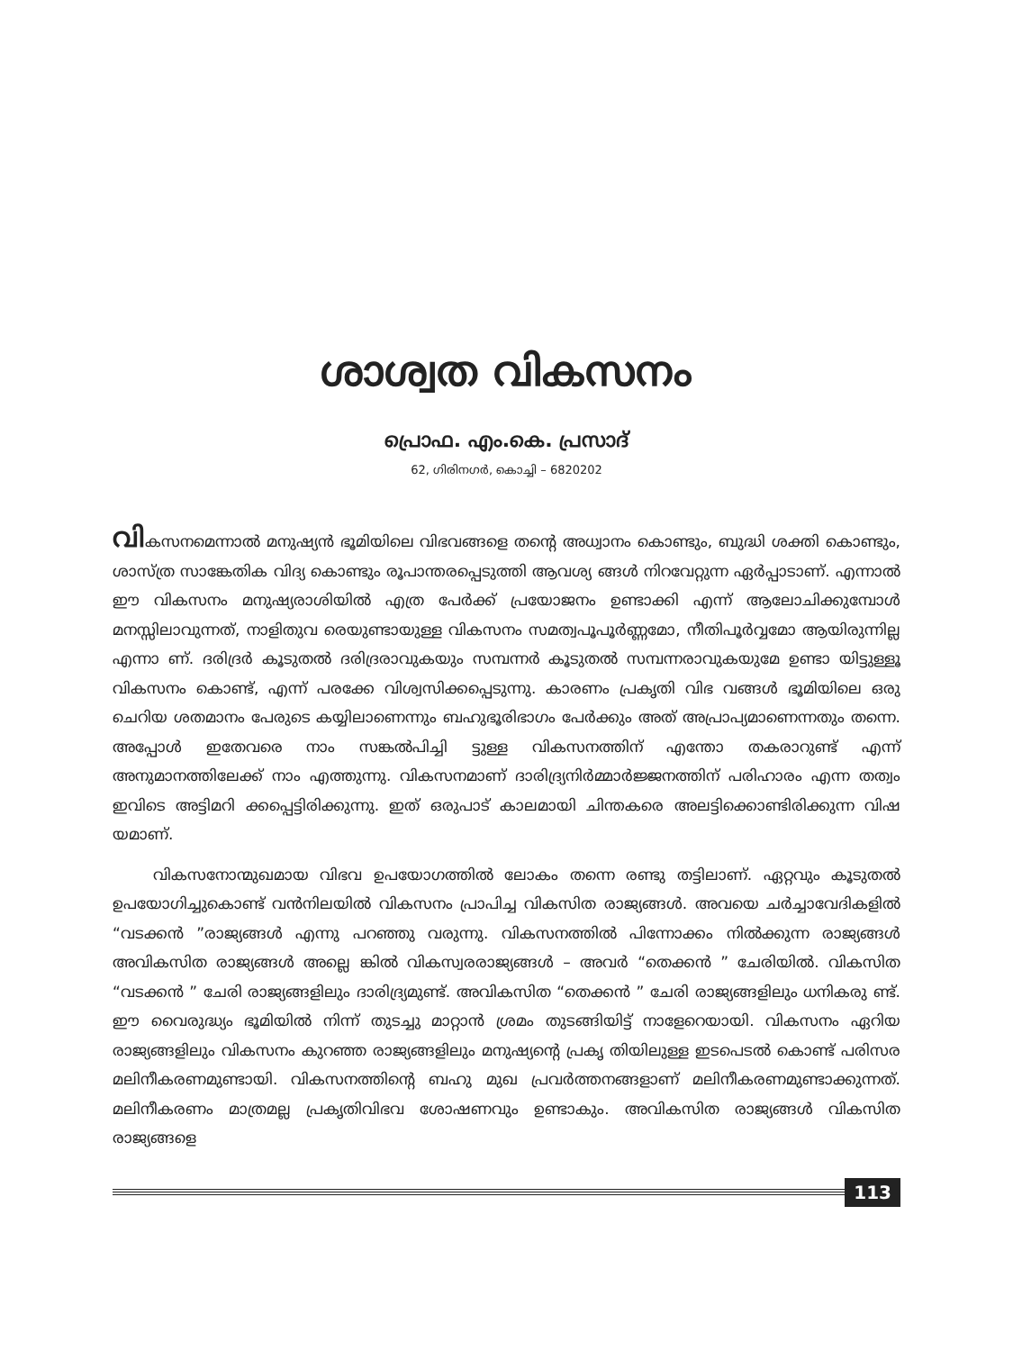ശാശ്വത വികസനം
പ്രൊഫ. എം.കെ. പ്രസാദ്
62, ഗിരിനഗർ, കൊച്ചി – 6820202
വികസനമെന്നാൽ മനുഷ്യൻ ഭൂമിയിലെ വിഭവങ്ങളെ തന്റെ അധ്വാനം കൊണ്ടും, ബുദ്ധി ശക്തി കൊണ്ടും, ശാസ്ത്ര സാങ്കേതിക വിദ്യ കൊണ്ടും രൂപാന്തരപ്പെടുത്തി ആവശ്യ ങ്ങൾ നിറവേറ്റുന്ന ഏർപ്പാടാണ്. എന്നാൽ ഈ വികസനം മനുഷ്യരാശിയിൽ എത്ര പേർക്ക് പ്രയോജനം ഉണ്ടാക്കി എന്ന് ആലോചിക്കുമ്പോൾ മനസ്സിലാവുന്നത്, നാളിതുവ രെയുണ്ടായുള്ള വികസനം സമത്വപൂപൂർണ്ണമോ, നീതിപൂർവ്വമോ ആയിരുന്നില്ല എന്നാ ണ്. ദരിദ്രർ കൂടുതൽ ദരിദ്രരാവുകയും സമ്പന്നർ കൂടുതൽ സമ്പന്നരാവുകയുമേ ഉണ്ടാ യിട്ടുള്ളൂ വികസനം കൊണ്ട്, എന്ന് പരക്കേ വിശ്വസിക്കപ്പെടുന്നു. കാരണം പ്രകൃതി വിഭ വങ്ങൾ ഭൂമിയിലെ ഒരു ചെറിയ ശതമാനം പേരുടെ കയ്യിലാണെന്നും ബഹുഭൂരിഭാഗം പേർക്കും അത് അപ്രാപ്യമാണെന്നതും തന്നെ. അപ്പോൾ ഇതേവരെ നാം സങ്കൽപിച്ചി ട്ടുള്ള വികസനത്തിന് എന്തോ തകരാറുണ്ട് എന്ന് അനുമാനത്തിലേക്ക് നാം എത്തുന്നു. വികസനമാണ് ദാരിദ്ര്യനിർമ്മാർജ്ജനത്തിന് പരിഹാരം എന്ന തത്വം ഇവിടെ അട്ടിമറി ക്കപ്പെട്ടിരിക്കുന്നു. ഇത് ഒരുപാട് കാലമായി ചിന്തകരെ അലട്ടിക്കൊണ്ടിരിക്കുന്ന വിഷ യമാണ്.
വികസനോന്മുഖമായ വിഭവ ഉപയോഗത്തിൽ ലോകം തന്നെ രണ്ടു തട്ടിലാണ്. ഏറ്റവും കൂടുതൽ ഉപയോഗിച്ചുകൊണ്ട് വൻനിലയിൽ വികസനം പ്രാപിച്ച വികസിത രാജ്യങ്ങൾ. അവയെ ചർച്ചാവേദികളിൽ “വടക്കൻ ”രാജ്യങ്ങൾ എന്നു പറഞ്ഞു വരുന്നു. വികസനത്തിൽ പിന്നോക്കം നിൽക്കുന്ന രാജ്യങ്ങൾ അവികസിത രാജ്യങ്ങൾ അല്ലെ ങ്കിൽ വികസ്വരരാജ്യങ്ങൾ – അവർ “തെക്കൻ ” ചേരിയിൽ. വികസിത “വടക്കൻ ” ചേരി രാജ്യങ്ങളിലും ദാരിദ്ര്യമുണ്ട്. അവികസിത “തെക്കൻ ” ചേരി രാജ്യങ്ങളിലും ധനികരു ണ്ട്. ഈ വൈരുദ്ധ്യം ഭൂമിയിൽ നിന്ന് തുടച്ചു മാറ്റാൻ ശ്രമം തുടങ്ങിയിട്ട് നാളേറെയായി. വികസനം ഏറിയ രാജ്യങ്ങളിലും വികസനം കുറഞ്ഞ രാജ്യങ്ങളിലും മനുഷ്യന്റെ പ്രകൃ തിയിലുള്ള ഇടപെടൽ കൊണ്ട് പരിസര മലിനീകരണമുണ്ടായി. വികസനത്തിന്റെ ബഹു മുഖ പ്രവർത്തനങ്ങളാണ് മലിനീകരണമുണ്ടാക്കുന്നത്. മലിനീകരണം മാത്രമല്ല പ്രകൃതിവിഭവ ശോഷണവും ഉണ്ടാകും. അവികസിത രാജ്യങ്ങൾ വികസിത രാജ്യങ്ങളെ
113